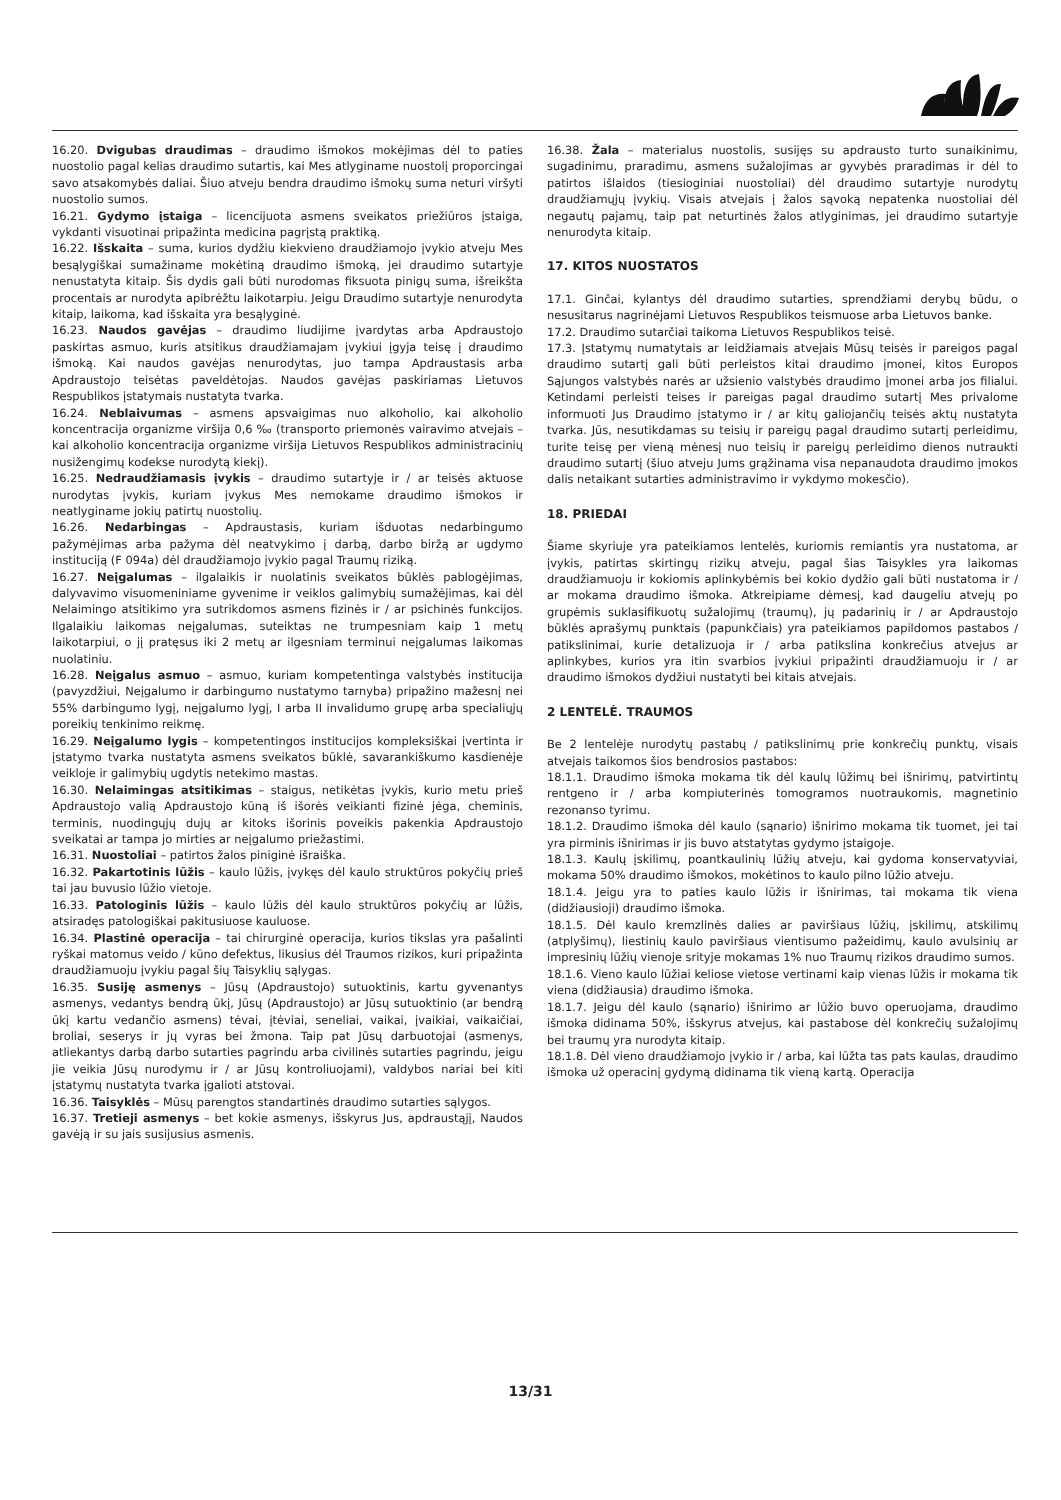16.20. Dvigubas draudimas – draudimo išmokos mokėjimas dėl to paties nuostolio pagal kelias draudimo sutartis, kai Mes atlyginame nuostolį proporcingai savo atsakomybės daliai. Šiuo atveju bendra draudimo išmokų suma neturi viršyti nuostolio sumos.
16.21. Gydymo įstaiga – licencijuota asmens sveikatos priežiūros įstaiga, vykdanti visuotinai pripažinta medicina pagrįstą praktiką.
16.22. Išskaita – suma, kurios dydžiu kiekvieno draudžiamojo įvykio atveju Mes besąlygiškai sumažiname mokėtiną draudimo išmoką, jei draudimo sutartyje nenustatyta kitaip. Šis dydis gali būti nurodomas fiksuota pinigų suma, išreikšta procentais ar nurodyta apibrėžtu laikotarpiu. Jeigu Draudimo sutartyje nenurodyta kitaip, laikoma, kad išskaita yra besąlyginė.
16.23. Naudos gavėjas – draudimo liudijime įvardytas arba Apdraustojo paskirtas asmuo, kuris atsitikus draudžiamajam įvykiui įgyja teisę į draudimo išmoką. Kai naudos gavėjas nenurodytas, juo tampa Apdraustasis arba Apdraustojo teisėtas paveldėtojas. Naudos gavėjas paskiriamas Lietuvos Respublikos įstatymais nustatyta tvarka.
16.24. Neblaivumas – asmens apsvaigimas nuo alkoholio, kai alkoholio koncentracija organizme viršija 0,6 ‰ (transporto priemonės vairavimo atvejais – kai alkoholio koncentracija organizme viršija Lietuvos Respublikos administracinių nusižengimų kodekse nurodytą kiekį).
16.25. Nedraudžiamasis įvykis – draudimo sutartyje ir / ar teisės aktuose nurodytas įvykis, kuriam įvykus Mes nemokame draudimo išmokos ir neatlyginame jokių patirtų nuostolių.
16.26. Nedarbingas – Apdraustasis, kuriam išduotas nedarbingumo pažymėjimas arba pažyma dėl neatvykimo į darbą, darbo biržą ar ugdymo instituciją (F 094a) dėl draudžiamojo įvykio pagal Traumų riziką.
16.27. Neįgalumas – ilgalaikis ir nuolatinis sveikatos būklės pablogėjimas, dalyvavimo visuomeniniame gyvenime ir veiklos galimybių sumažėjimas, kai dėl Nelaimingo atsitikimo yra sutrikdomos asmens fizinės ir / ar psichinės funkcijos. Ilgalaikiu laikomas neįgalumas, suteiktas ne trumpesniam kaip 1 metų laikotarpiui, o jį pratęsus iki 2 metų ar ilgesniam terminui neįgalumas laikomas nuolatiniu.
16.28. Neįgalus asmuo – asmuo, kuriam kompetentinga valstybės institucija (pavyzdžiui, Neįgalumo ir darbingumo nustatymo tarnyba) pripažino mažesnį nei 55% darbingumo lygį, neįgalumo lygį, I arba II invalidumo grupę arba specialiųjų poreikių tenkinimo reikmę.
16.29. Neįgalumo lygis – kompetentingos institucijos kompleksiškai įvertinta ir įstatymo tvarka nustatyta asmens sveikatos būklė, savarankiškumo kasdienėje veikloje ir galimybių ugdytis netekimo mastas.
16.30. Nelaimingas atsitikimas – staigus, netikėtas įvykis, kurio metu prieš Apdraustojo valią Apdraustojo kūną iš išorės veikianti fizinė jėga, cheminis, terminis, nuodingųjų dujų ar kitoks išorinis poveikis pakenkia Apdraustojo sveikatai ar tampa jo mirties ar neįgalumo priežastimi.
16.31. Nuostoliai – patirtos žalos piniginė išraiška.
16.32. Pakartotinis lūžis – kaulo lūžis, įvykęs dėl kaulo struktūros pokyčių prieš tai jau buvusio lūžio vietoje.
16.33. Patologinis lūžis – kaulo lūžis dėl kaulo struktūros pokyčių ar lūžis, atsiradęs patologiškai pakitusiuose kauluose.
16.34. Plastinė operacija – tai chirurginė operacija, kurios tikslas yra pašalinti ryškai matomus veido / kūno defektus, likusius dėl Traumos rizikos, kuri pripažinta draudžiamuoju įvykiu pagal šių Taisyklių sąlygas.
16.35. Susiję asmenys – Jūsų (Apdraustojo) sutuoktinis, kartu gyvenantys asmenys, vedantys bendrą ūkį, Jūsų (Apdraustojo) ar Jūsų sutuoktinio (ar bendrą ūkį kartu vedančio asmens) tėvai, įtėviai, seneliai, vaikai, įvaikiai, vaikaičiai, broliai, seserys ir jų vyras bei žmona. Taip pat Jūsų darbuotojai (asmenys, atliekantys darbą darbo sutarties pagrindu arba civilinės sutarties pagrindu, jeigu jie veikia Jūsų nurodymu ir / ar Jūsų kontroliuojami), valdybos nariai bei kiti įstatymų nustatyta tvarka įgalioti atstovai.
16.36. Taisyklės – Mūsų parengtos standartinės draudimo sutarties sąlygos.
16.37. Tretieji asmenys – bet kokie asmenys, išskyrus Jus, apdraustąjį, Naudos gavėją ir su jais susijusius asmenis.
16.38. Žala – materialus nuostolis, susijęs su apdrausto turto sunaikinimu, sugadinimu, praradimu, asmens sužalojimas ar gyvybės praradimas ir dėl to patirtos išlaidos (tiesioginiai nuostoliai) dėl draudimo sutartyje nurodytų draudžiamųjų įvykių. Visais atvejais į žalos sąvoką nepatenka nuostoliai dėl negautų pajamų, taip pat neturtinės žalos atlyginimas, jei draudimo sutartyje nenurodyta kitaip.
17. KITOS NUOSTATOS
17.1. Ginčai, kylantys dėl draudimo sutarties, sprendžiami derybų būdu, o nesusitarus nagrinėjami Lietuvos Respublikos teismuose arba Lietuvos banke.
17.2. Draudimo sutarčiai taikoma Lietuvos Respublikos teisė.
17.3. Įstatymų numatytais ar leidžiamais atvejais Mūsų teisės ir pareigos pagal draudimo sutartį gali būti perleistos kitai draudimo įmonei, kitos Europos Sąjungos valstybės narės ar užsienio valstybės draudimo įmonei arba jos filialui. Ketindami perleisti teises ir pareigas pagal draudimo sutartį Mes privalome informuoti Jus Draudimo įstatymo ir / ar kitų galiojančių teisės aktų nustatyta tvarka. Jūs, nesutikdamas su teisių ir pareigų pagal draudimo sutartį perleidimu, turite teisę per vieną mėnesį nuo teisių ir pareigų perleidimo dienos nutraukti draudimo sutartį (šiuo atveju Jums grąžinama visa nepanaudota draudimo įmokos dalis netaikant sutarties administravimo ir vykdymo mokesčio).
18. PRIEDAI
Šiame skyriuje yra pateikiamos lentelės, kuriomis remiantis yra nustatoma, ar įvykis, patirtas skirtingų rizikų atveju, pagal šias Taisykles yra laikomas draudžiamuoju ir kokiomis aplinkybėmis bei kokio dydžio gali būti nustatoma ir / ar mokama draudimo išmoka. Atkreipiame dėmesį, kad daugeliu atvejų po grupėmis suklasifikuotų sužalojimų (traumų), jų padarinių ir / ar Apdraustojo būklės aprašymų punktais (papunkčiais) yra pateikiamos papildomos pastabos / patikslinimai, kurie detalizuoja ir / arba patikslina konkrečius atvejus ar aplinkybes, kurios yra itin svarbios įvykiui pripažinti draudžiamuoju ir / ar draudimo išmokos dydžiui nustatyti bei kitais atvejais.
2 LENTELĖ. TRAUMOS
Be 2 lentelėje nurodytų pastabų / patikslinimų prie konkrečių punktų, visais atvejais taikomos šios bendrosios pastabos:
18.1.1. Draudimo išmoka mokama tik dėl kaulų lūžimų bei išnirimų, patvirtintų rentgeno ir / arba kompiuterinės tomogramos nuotraukomis, magnetinio rezonanso tyrimu.
18.1.2. Draudimo išmoka dėl kaulo (sąnario) išnirimo mokama tik tuomet, jei tai yra pirminis išnirimas ir jis buvo atstatytas gydymo įstaigoje.
18.1.3. Kaulų įskilimų, poantkaulinių lūžių atveju, kai gydoma konservatyviai, mokama 50% draudimo išmokos, mokėtinos to kaulo pilno lūžio atveju.
18.1.4. Jeigu yra to paties kaulo lūžis ir išnirimas, tai mokama tik viena (didžiausioji) draudimo išmoka.
18.1.5. Dėl kaulo kremzlinės dalies ar paviršiaus lūžių, įskilimų, atskilimų (atplyšimų), liestinių kaulo paviršiaus vientisumo pažeidimų, kaulo avulsinių ar impresinių lūžių vienoje srityje mokamas 1% nuo Traumų rizikos draudimo sumos.
18.1.6. Vieno kaulo lūžiai keliose vietose vertinami kaip vienas lūžis ir mokama tik viena (didžiausia) draudimo išmoka.
18.1.7. Jeigu dėl kaulo (sąnario) išnirimo ar lūžio buvo operuojama, draudimo išmoka didinama 50%, išskyrus atvejus, kai pastabose dėl konkrečių sužalojimų bei traumų yra nurodyta kitaip.
18.1.8. Dėl vieno draudžiamojo įvykio ir / arba, kai lūžta tas pats kaulas, draudimo išmoka už operacinį gydymą didinama tik vieną kartą. Operacija
13/31